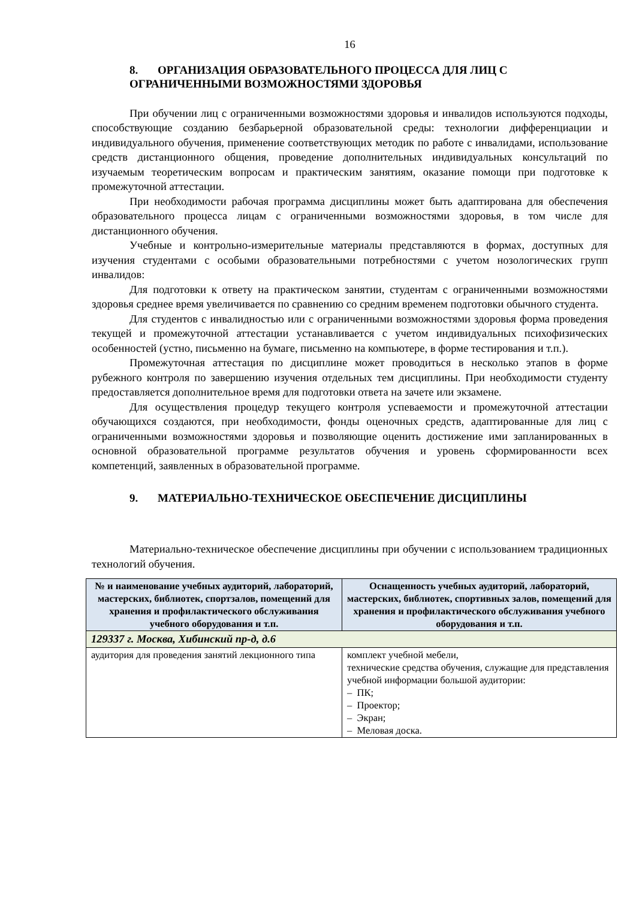16
8. ОРГАНИЗАЦИЯ ОБРАЗОВАТЕЛЬНОГО ПРОЦЕССА ДЛЯ ЛИЦ С ОГРАНИЧЕННЫМИ ВОЗМОЖНОСТЯМИ ЗДОРОВЬЯ
При обучении лиц с ограниченными возможностями здоровья и инвалидов используются подходы, способствующие созданию безбарьерной образовательной среды: технологии дифференциации и индивидуального обучения, применение соответствующих методик по работе с инвалидами, использование средств дистанционного общения, проведение дополнительных индивидуальных консультаций по изучаемым теоретическим вопросам и практическим занятиям, оказание помощи при подготовке к промежуточной аттестации.
При необходимости рабочая программа дисциплины может быть адаптирована для обеспечения образовательного процесса лицам с ограниченными возможностями здоровья, в том числе для дистанционного обучения.
Учебные и контрольно-измерительные материалы представляются в формах, доступных для изучения студентами с особыми образовательными потребностями с учетом нозологических групп инвалидов:
Для подготовки к ответу на практическом занятии, студентам с ограниченными возможностями здоровья среднее время увеличивается по сравнению со средним временем подготовки обычного студента.
Для студентов с инвалидностью или с ограниченными возможностями здоровья форма проведения текущей и промежуточной аттестации устанавливается с учетом индивидуальных психофизических особенностей (устно, письменно на бумаге, письменно на компьютере, в форме тестирования и т.п.).
Промежуточная аттестация по дисциплине может проводиться в несколько этапов в форме рубежного контроля по завершению изучения отдельных тем дисциплины. При необходимости студенту предоставляется дополнительное время для подготовки ответа на зачете или экзамене.
Для осуществления процедур текущего контроля успеваемости и промежуточной аттестации обучающихся создаются, при необходимости, фонды оценочных средств, адаптированные для лиц с ограниченными возможностями здоровья и позволяющие оценить достижение ими запланированных в основной образовательной программе результатов обучения и уровень сформированности всех компетенций, заявленных в образовательной программе.
9. МАТЕРИАЛЬНО-ТЕХНИЧЕСКОЕ ОБЕСПЕЧЕНИЕ ДИСЦИПЛИНЫ
Материально-техническое обеспечение дисциплины при обучении с использованием традиционных технологий обучения.
| № и наименование учебных аудиторий, лабораторий, мастерских, библиотек, спортзалов, помещений для хранения и профилактического обслуживания учебного оборудования и т.п. | Оснащенность учебных аудиторий, лабораторий, мастерских, библиотек, спортивных залов, помещений для хранения и профилактического обслуживания учебного оборудования и т.п. |
| --- | --- |
| 129337 г. Москва, Хибинский пр-д, д.6 | |
| аудитория для проведения занятий лекционного типа | комплект учебной мебели, технические средства обучения, служащие для представления учебной информации большой аудитории: – ПК; – Проектор; – Экран; – Меловая доска. |